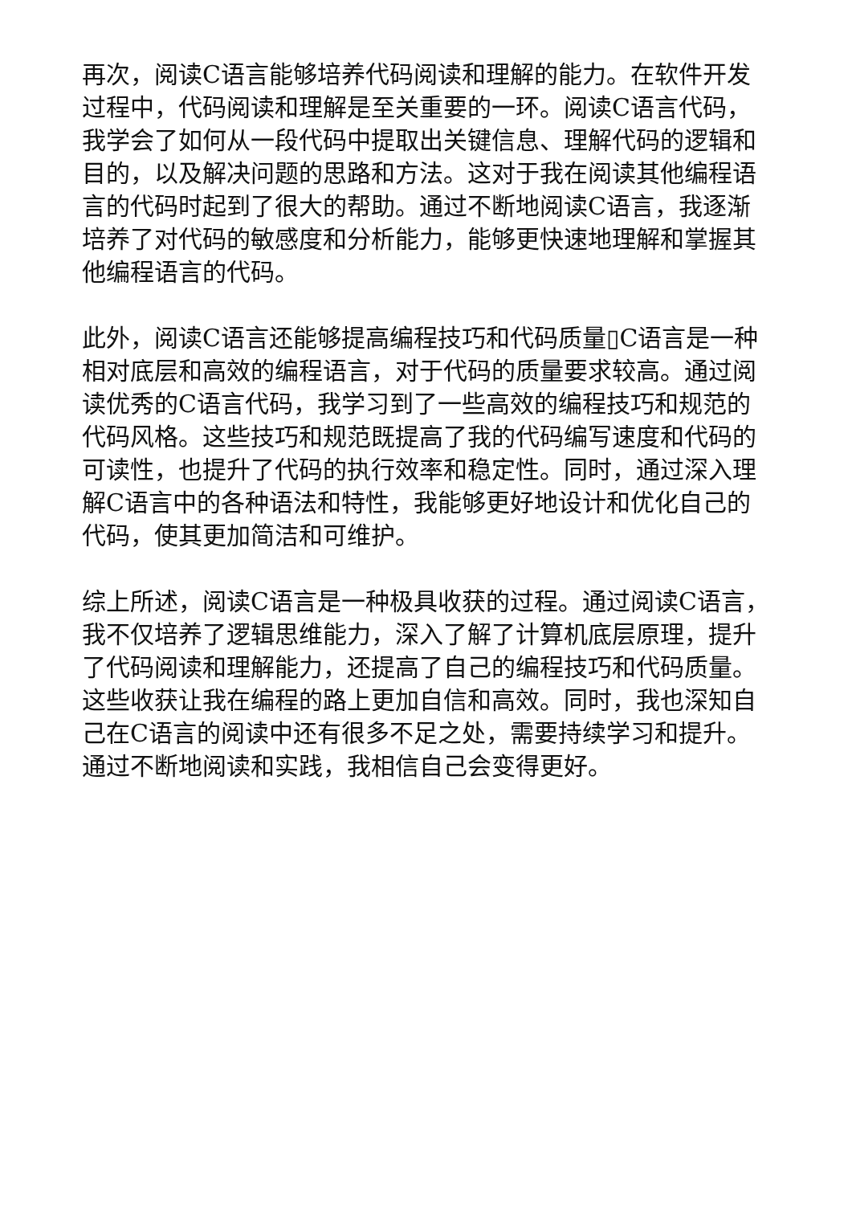再次，阅读C语言能够培养代码阅读和理解的能力。在软件开发过程中，代码阅读和理解是至关重要的一环。阅读C语言代码，我学会了如何从一段代码中提取出关键信息、理解代码的逻辑和目的，以及解决问题的思路和方法。这对于我在阅读其他编程语言的代码时起到了很大的帮助。通过不断地阅读C语言，我逐渐培养了对代码的敏感度和分析能力，能够更快速地理解和掌握其他编程语言的代码。
此外，阅读C语言还能够提高编程技巧和代码质量▯C语言是一种相对底层和高效的编程语言，对于代码的质量要求较高。通过阅读优秀的C语言代码，我学习到了一些高效的编程技巧和规范的代码风格。这些技巧和规范既提高了我的代码编写速度和代码的可读性，也提升了代码的执行效率和稳定性。同时，通过深入理解C语言中的各种语法和特性，我能够更好地设计和优化自己的代码，使其更加简洁和可维护。
综上所述，阅读C语言是一种极具收获的过程。通过阅读C语言，我不仅培养了逻辑思维能力，深入了解了计算机底层原理，提升了代码阅读和理解能力，还提高了自己的编程技巧和代码质量。这些收获让我在编程的路上更加自信和高效。同时，我也深知自己在C语言的阅读中还有很多不足之处，需要持续学习和提升。通过不断地阅读和实践，我相信自己会变得更好。